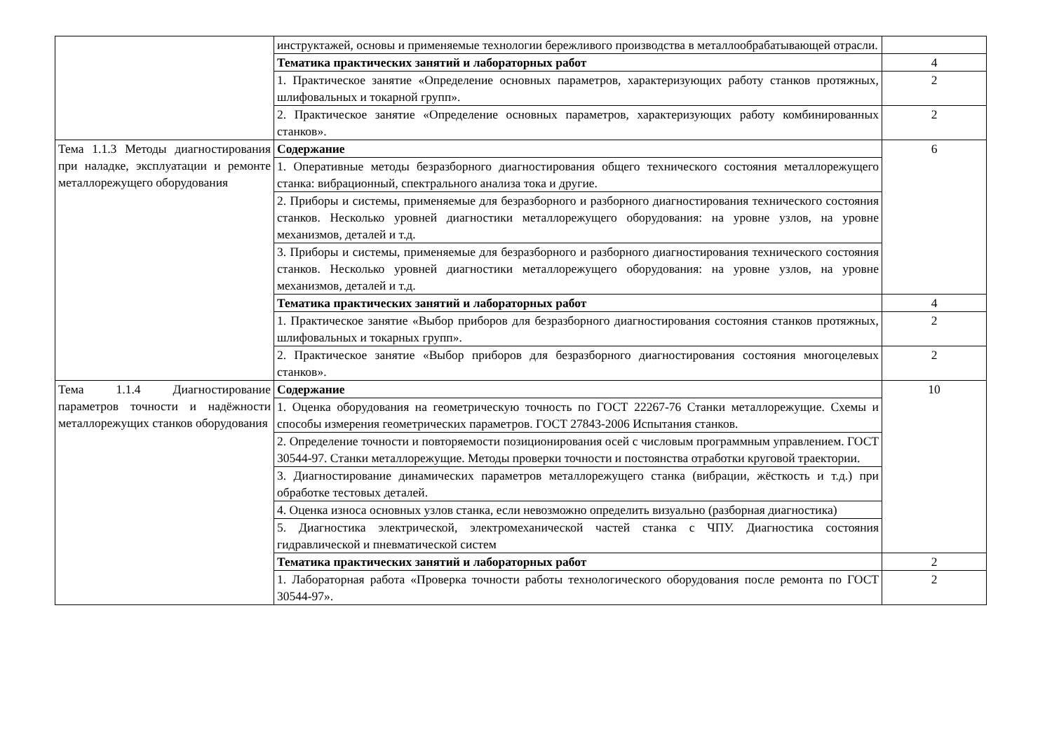| | инструктажей, основы и применяемые технологии бережливого производства в металлообрабатывающей отрасли. | |
| | Тематика практических занятий и лабораторных работ | 4 |
| | 1. Практическое занятие «Определение основных параметров, характеризующих работу станков протяжных, шлифовальных и токарной групп». | 2 |
| | 2. Практическое занятие «Определение основных параметров, характеризующих работу комбинированных станков». | 2 |
| Тема 1.1.3 Методы диагностирования при наладке, эксплуатации и ремонте металлорежущего оборудования | Содержание | 6 |
| | 1. Оперативные методы безразборного диагностирования общего технического состояния металлорежущего станка: вибрационный, спектрального анализа тока и другие. | |
| | 2. Приборы и системы, применяемые для безразборного и разборного диагностирования технического состояния станков. Несколько уровней диагностики металлорежущего оборудования: на уровне узлов, на уровне механизмов, деталей и т.д. | |
| | 3. Приборы и системы, применяемые для безразборного и разборного диагностирования технического состояния станков. Несколько уровней диагностики металлорежущего оборудования: на уровне узлов, на уровне механизмов, деталей и т.д. | |
| | Тематика практических занятий и лабораторных работ | 4 |
| | 1. Практическое занятие «Выбор приборов для безразборного диагностирования состояния станков протяжных, шлифовальных и токарных групп». | 2 |
| | 2. Практическое занятие «Выбор приборов для безразборного диагностирования состояния многоцелевых станков». | 2 |
| Тема 1.1.4 Диагностирование параметров точности и надёжности металлорежущих станков оборудования | Содержание | 10 |
| | 1. Оценка оборудования на геометрическую точность по ГОСТ 22267-76 Станки металлорежущие. Схемы и способы измерения геометрических параметров. ГОСТ 27843-2006 Испытания станков. | |
| | 2. Определение точности и повторяемости позиционирования осей с числовым программным управлением. ГОСТ 30544-97. Станки металлорежущие. Методы проверки точности и постоянства отработки круговой траектории. | |
| | 3. Диагностирование динамических параметров металлорежущего станка (вибрации, жёсткость и т.д.) при обработке тестовых деталей. | |
| | 4. Оценка износа основных узлов станка, если невозможно определить визуально (разборная диагностика) | |
| | 5. Диагностика электрической, электромеханической частей станка с ЧПУ. Диагностика состояния гидравлической и пневматической систем | |
| | Тематика практических занятий и лабораторных работ | 2 |
| | 1. Лабораторная работа «Проверка точности работы технологического оборудования после ремонта по ГОСТ 30544-97». | 2 |